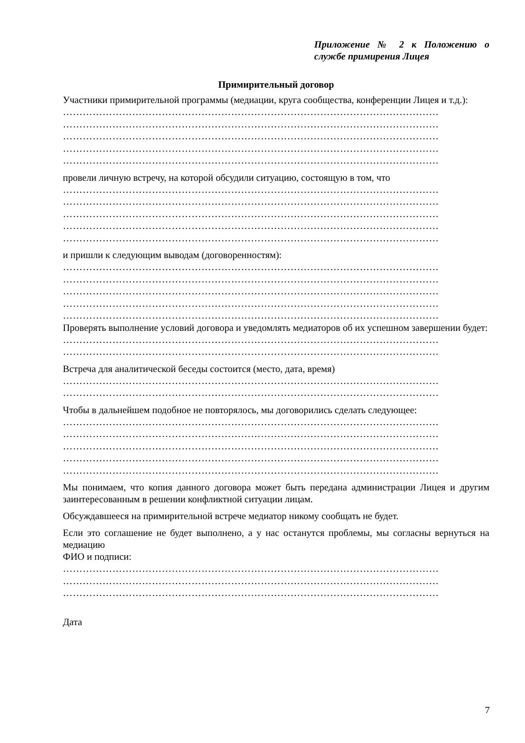Приложение № 2 к Положению о службе примирения Лицея
Примирительный договор
Участники примирительной программы (медиации, круга сообщества, конференции Лицея и т.д.):
……………………………………………………………………………………………………
……………………………………………………………………………………………………
……………………………………………………………………………………………………
……………………………………………………………………………………………………
……………………………………………………………………………………………………
провели личную встречу, на которой обсудили ситуацию, состоящую в том, что
……………………………………………………………………………………………………
……………………………………………………………………………………………………
……………………………………………………………………………………………………
……………………………………………………………………………………………………
……………………………………………………………………………………………………
и пришли к следующим выводам (договоренностям):
……………………………………………………………………………………………………
……………………………………………………………………………………………………
……………………………………………………………………………………………………
……………………………………………………………………………………………………
……………………………………………………………………………………………………
Проверять выполнение условий договора и уведомлять медиаторов об их успешном завершении будет:
……………………………………………………………………………………………………
……………………………………………………………………………………………………
Встреча для аналитической беседы состоится (место, дата, время)
……………………………………………………………………………………………………
……………………………………………………………………………………………………
Чтобы в дальнейшем подобное не повторялось, мы договорились сделать следующее:
……………………………………………………………………………………………………
……………………………………………………………………………………………………
……………………………………………………………………………………………………
……………………………………………………………………………………………………
……………………………………………………………………………………………………
Мы понимаем, что копия данного договора может быть передана администрации Лицея и другим заинтересованным в решении конфликтной ситуации лицам.
Обсуждавшееся на примирительной встрече медиатор никому сообщать не будет.
Если это соглашение не будет выполнено, а у нас останутся проблемы, мы согласны вернуться на медиацию
ФИО и подписи:
……………………………………………………………………………………………………
……………………………………………………………………………………………………
……………………………………………………………………………………………………
Дата
7